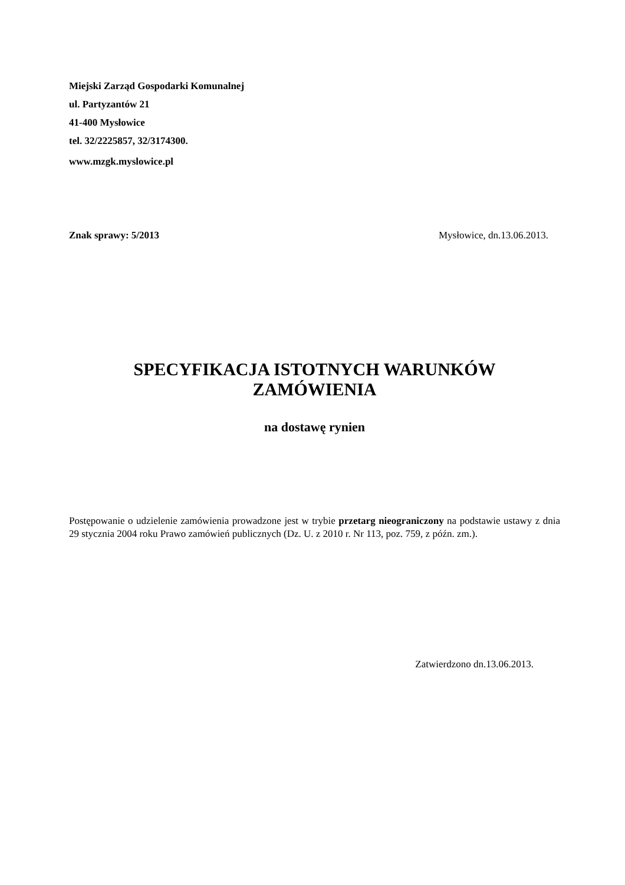Miejski Zarząd Gospodarki Komunalnej
ul. Partyzantów 21
41-400 Mysłowice
tel. 32/2225857, 32/3174300.
www.mzgk.myslowice.pl
Znak sprawy: 5/2013 Mysłowice, dn.13.06.2013.
SPECYFIKACJA ISTOTNYCH WARUNKÓW
ZAMÓWIENIA
na dostawę rynien
Postępowanie o udzielenie zamówienia prowadzone jest w trybie przetarg nieograniczony na podstawie ustawy z dnia 29 stycznia 2004 roku Prawo zamówień publicznych (Dz. U. z 2010 r. Nr 113, poz. 759, z późn. zm.).
Zatwierdzono dn.13.06.2013.